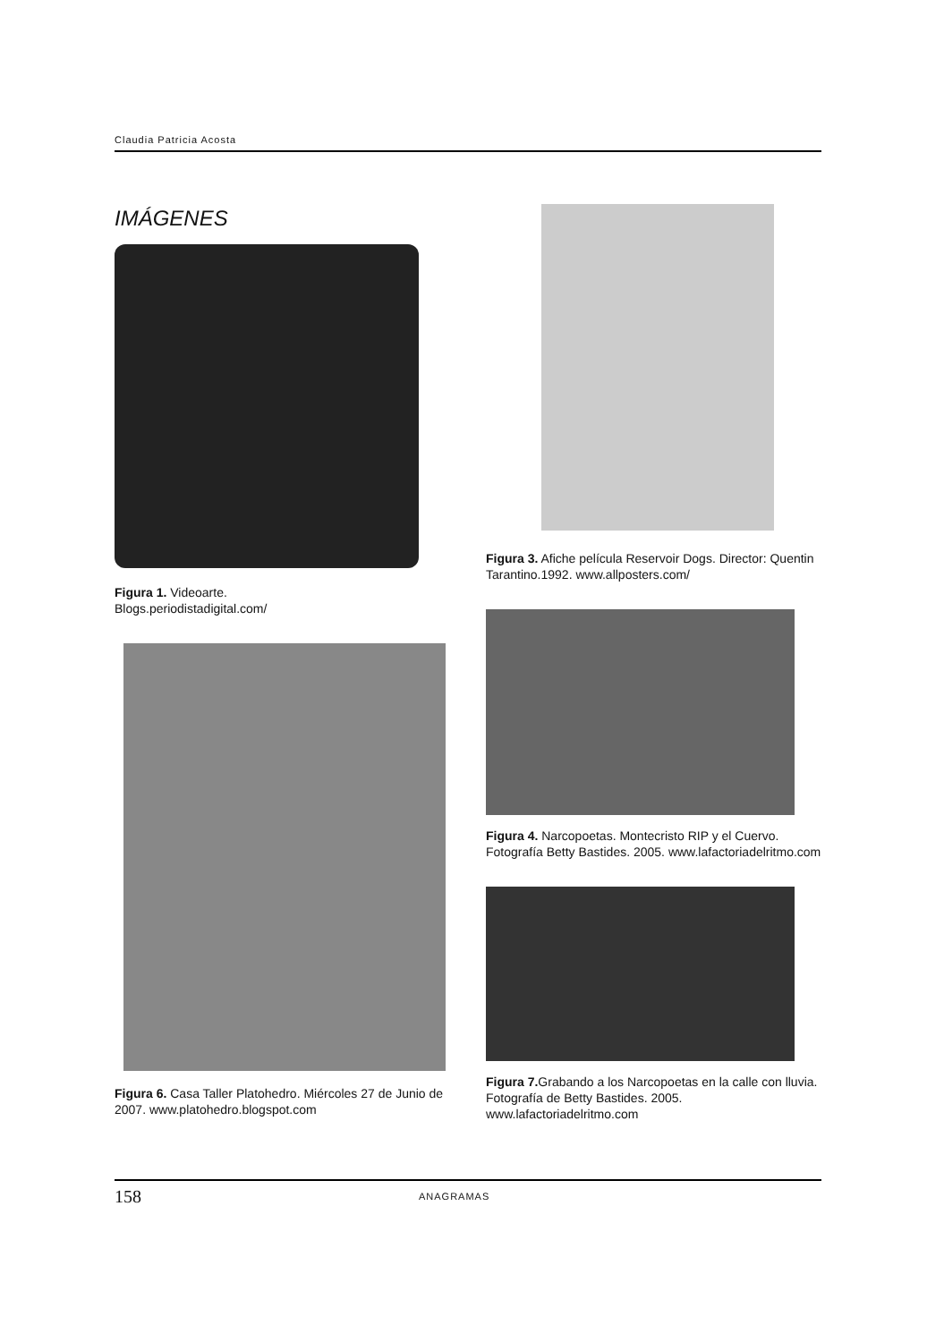Claudia Patricia Acosta
IMÁGENES
Figura 1. Videoarte.
Blogs.periodistadigital.com/
Figura 6. Casa Taller Platohedro. Miércoles 27 de Junio de 2007. www.platohedro.blogspot.com
Figura 3. Afiche película Reservoir Dogs. Director: Quentin Tarantino.1992. www.allposters.com/
Figura 4. Narcopoetas. Montecristo RIP y el Cuervo. Fotografía Betty Bastides. 2005. www.lafactoriadelritmo.com
Figura 7. Grabando a los Narcopoetas en la calle con lluvia. Fotografía de Betty Bastides. 2005. www.lafactoriadelritmo.com
158 ANAGRAMAS